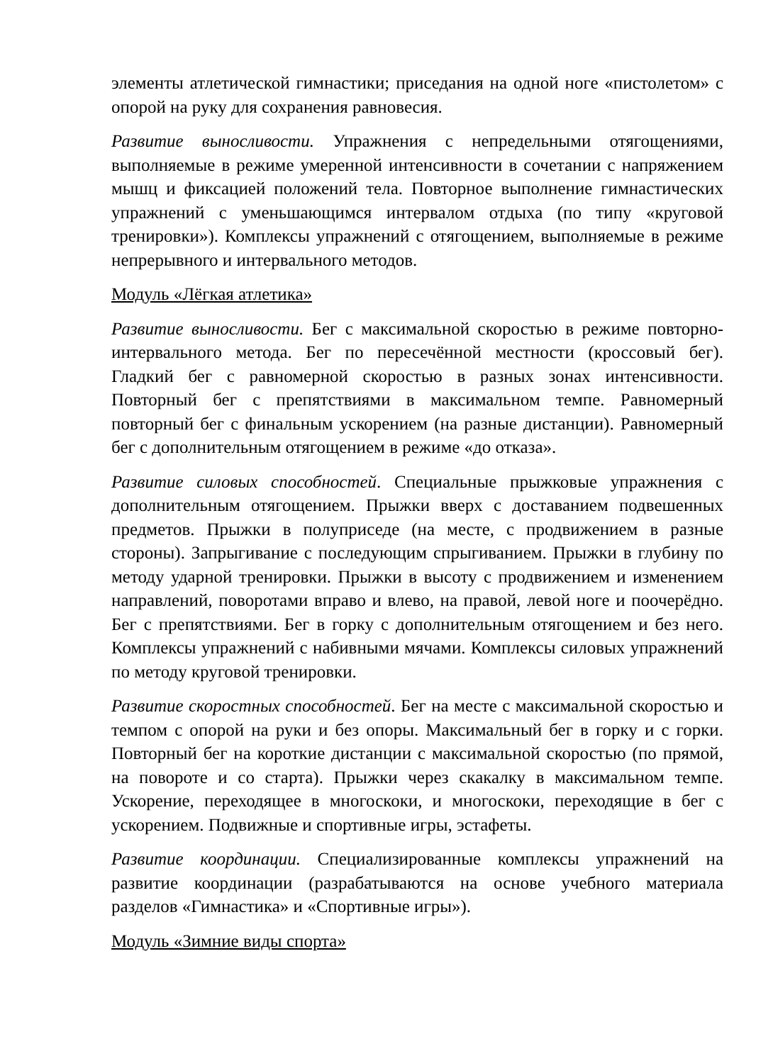элементы атлетической гимнастики; приседания на одной ноге «пистолетом» с опорой на руку для сохранения равновесия.
Развитие выносливости. Упражнения с непредельными отягощениями, выполняемые в режиме умеренной интенсивности в сочетании с напряжением мышц и фиксацией положений тела. Повторное выполнение гимнастических упражнений с уменьшающимся интервалом отдыха (по типу «круговой тренировки»). Комплексы упражнений с отягощением, выполняемые в режиме непрерывного и интервального методов.
Модуль «Лёгкая атлетика»
Развитие выносливости. Бег с максимальной скоростью в режиме повторно-интервального метода. Бег по пересечённой местности (кроссовый бег). Гладкий бег с равномерной скоростью в разных зонах интенсивности. Повторный бег с препятствиями в максимальном темпе. Равномерный повторный бег с финальным ускорением (на разные дистанции). Равномерный бег с дополнительным отягощением в режиме «до отказа».
Развитие силовых способностей. Специальные прыжковые упражнения с дополнительным отягощением. Прыжки вверх с доставанием подвешенных предметов. Прыжки в полуприседе (на месте, с продвижением в разные стороны). Запрыгивание с последующим спрыгиванием. Прыжки в глубину по методу ударной тренировки. Прыжки в высоту с продвижением и изменением направлений, поворотами вправо и влево, на правой, левой ноге и поочерёдно. Бег с препятствиями. Бег в горку с дополнительным отягощением и без него. Комплексы упражнений с набивными мячами. Комплексы силовых упражнений по методу круговой тренировки.
Развитие скоростных способностей. Бег на месте с максимальной скоростью и темпом с опорой на руки и без опоры. Максимальный бег в горку и с горки. Повторный бег на короткие дистанции с максимальной скоростью (по прямой, на повороте и со старта). Прыжки через скакалку в максимальном темпе. Ускорение, переходящее в многоскоки, и многоскоки, переходящие в бег с ускорением. Подвижные и спортивные игры, эстафеты.
Развитие координации. Специализированные комплексы упражнений на развитие координации (разрабатываются на основе учебного материала разделов «Гимнастика» и «Спортивные игры»).
Модуль «Зимние виды спорта»